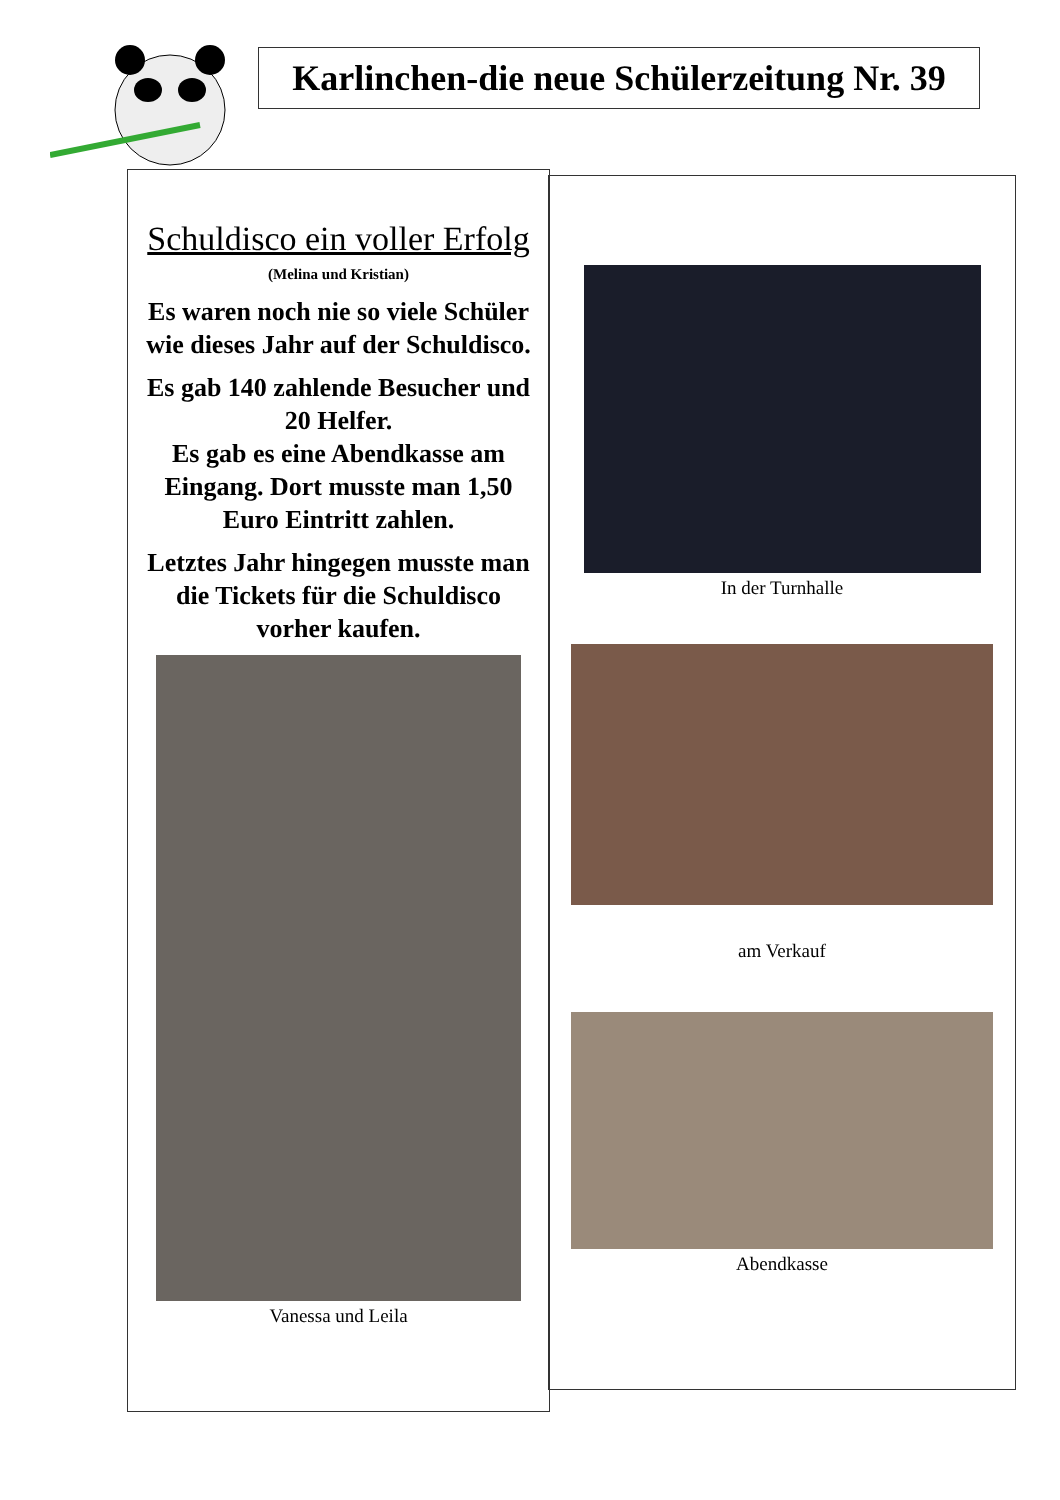Karlinchen-die neue Schülerzeitung Nr. 39
Schuldisco ein voller Erfolg
(Melina und Kristian)
Es waren noch nie so viele Schüler wie dieses Jahr auf der Schuldisco.
Es gab 140 zahlende Besucher und 20 Helfer.
Es gab es eine Abendkasse am Eingang. Dort musste man 1,50 Euro Eintritt zahlen.
Letztes Jahr hingegen musste man die Tickets für die Schuldisco vorher kaufen.
Vanessa und Leila
In der Turnhalle
am Verkauf
Abendkasse